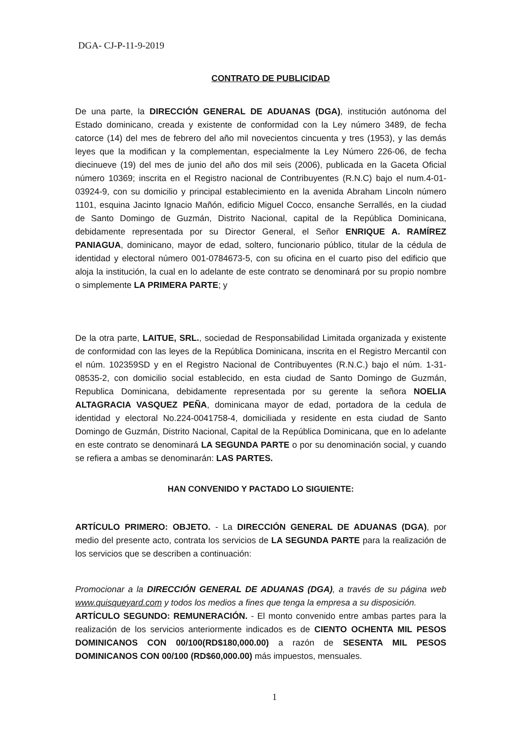DGA- CJ-P-11-9-2019
CONTRATO DE PUBLICIDAD
De una parte, la DIRECCIÓN GENERAL DE ADUANAS (DGA), institución autónoma del Estado dominicano, creada y existente de conformidad con la Ley número 3489, de fecha catorce (14) del mes de febrero del año mil novecientos cincuenta y tres (1953), y las demás leyes que la modifican y la complementan, especialmente la Ley Número 226-06, de fecha diecinueve (19) del mes de junio del año dos mil seis (2006), publicada en la Gaceta Oficial número 10369; inscrita en el Registro nacional de Contribuyentes (R.N.C) bajo el num.4-01-03924-9, con su domicilio y principal establecimiento en la avenida Abraham Lincoln número 1101, esquina Jacinto Ignacio Mañón, edificio Miguel Cocco, ensanche Serrallés, en la ciudad de Santo Domingo de Guzmán, Distrito Nacional, capital de la República Dominicana, debidamente representada por su Director General, el Señor ENRIQUE A. RAMÍREZ PANIAGUA, dominicano, mayor de edad, soltero, funcionario público, titular de la cédula de identidad y electoral número 001-0784673-5, con su oficina en el cuarto piso del edificio que aloja la institución, la cual en lo adelante de este contrato se denominará por su propio nombre o simplemente LA PRIMERA PARTE; y
De la otra parte, LAITUE, SRL., sociedad de Responsabilidad Limitada organizada y existente de conformidad con las leyes de la República Dominicana, inscrita en el Registro Mercantil con el núm. 102359SD y en el Registro Nacional de Contribuyentes (R.N.C.) bajo el núm. 1-31-08535-2, con domicilio social establecido, en esta ciudad de Santo Domingo de Guzmán, Republica Dominicana, debidamente representada por su gerente la señora NOELIA ALTAGRACIA VASQUEZ PEÑA, dominicana mayor de edad, portadora de la cedula de identidad y electoral No.224-0041758-4, domiciliada y residente en esta ciudad de Santo Domingo de Guzmán, Distrito Nacional, Capital de la República Dominicana, que en lo adelante en este contrato se denominará LA SEGUNDA PARTE o por su denominación social, y cuando se refiera a ambas se denominarán: LAS PARTES.
HAN CONVENIDO Y PACTADO LO SIGUIENTE:
ARTÍCULO PRIMERO: OBJETO. - La DIRECCIÓN GENERAL DE ADUANAS (DGA), por medio del presente acto, contrata los servicios de LA SEGUNDA PARTE para la realización de los servicios que se describen a continuación:
Promocionar a la DIRECCIÓN GENERAL DE ADUANAS (DGA), a través de su página web www.quisqueyard.com y todos los medios a fines que tenga la empresa a su disposición.
ARTÍCULO SEGUNDO: REMUNERACIÓN. - El monto convenido entre ambas partes para la realización de los servicios anteriormente indicados es de CIENTO OCHENTA MIL PESOS DOMINICANOS CON 00/100(RD$180,000.00) a razón de SESENTA MIL PESOS DOMINICANOS CON 00/100 (RD$60,000.00) más impuestos, mensuales.
1